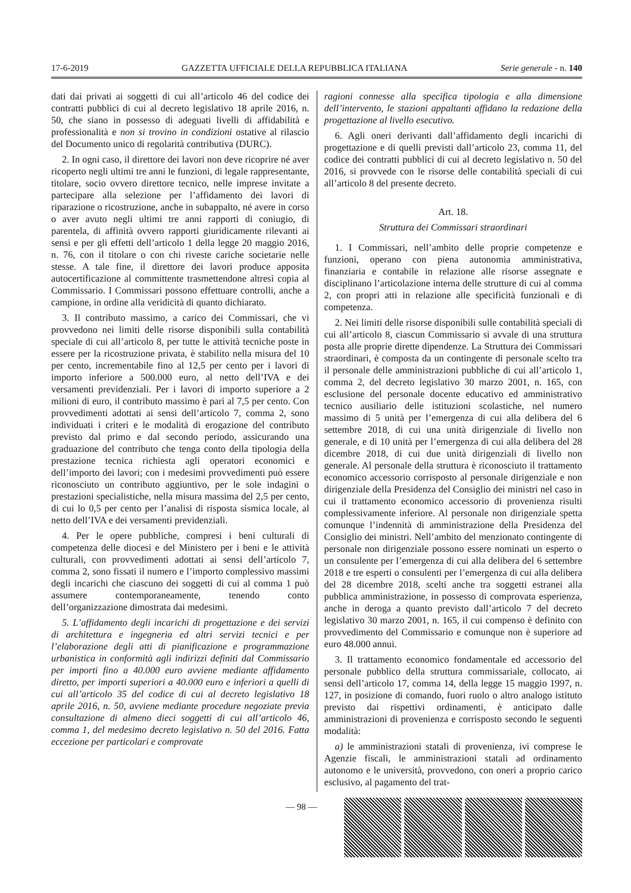17-6-2019 GAZZETTA UFFICIALE DELLA REPUBBLICA ITALIANA Serie generale - n. 140
dati dai privati ai soggetti di cui all’articolo 46 del codice dei contratti pubblici di cui al decreto legislativo 18 aprile 2016, n. 50, che siano in possesso di adeguati livelli di affidabilità e professionalità e non si trovino in condizioni ostative al rilascio del Documento unico di regolarità contributiva (DURC).
2. In ogni caso, il direttore dei lavori non deve ricoprire né aver ricoperto negli ultimi tre anni le funzioni, di legale rappresentante, titolare, socio ovvero direttore tecnico, nelle imprese invitate a partecipare alla selezione per l’affidamento dei lavori di riparazione o ricostruzione, anche in subappalto, né avere in corso o aver avuto negli ultimi tre anni rapporti di coniugio, di parentela, di affinità ovvero rapporti giuridicamente rilevanti ai sensi e per gli effetti dell’articolo 1 della legge 20 maggio 2016, n. 76, con il titolare o con chi riveste cariche societarie nelle stesse. A tale fine, il direttore dei lavori produce apposita autocertificazione al committente trasmettendone altresì copia al Commissario. I Commissari possono effettuare controlli, anche a campione, in ordine alla veridicità di quanto dichiarato.
3. Il contributo massimo, a carico dei Commissari, che vi provvedono nei limiti delle risorse disponibili sulla contabilità speciale di cui all’articolo 8, per tutte le attività tecniche poste in essere per la ricostruzione privata, è stabilito nella misura del 10 per cento, incrementabile fino al 12,5 per cento per i lavori di importo inferiore a 500.000 euro, al netto dell’IVA e dei versamenti previdenziali. Per i lavori di importo superiore a 2 milioni di euro, il contributo massimo è pari al 7,5 per cento. Con provvedimenti adottati ai sensi dell’articolo 7, comma 2, sono individuati i criteri e le modalità di erogazione del contributo previsto dal primo e dal secondo periodo, assicurando una graduazione del contributo che tenga conto della tipologia della prestazione tecnica richiesta agli operatori economici e dell’importo dei lavori; con i medesimi provvedimenti può essere riconosciuto un contributo aggiuntivo, per le sole indagini o prestazioni specialistiche, nella misura massima del 2,5 per cento, di cui lo 0,5 per cento per l’analisi di risposta sismica locale, al netto dell’IVA e dei versamenti previdenziali.
4. Per le opere pubbliche, compresi i beni culturali di competenza delle diocesi e del Ministero per i beni e le attività culturali, con provvedimenti adottati ai sensi dell’articolo 7, comma 2, sono fissati il numero e l’importo complessivo massimi degli incarichi che ciascuno dei soggetti di cui al comma 1 può assumere contemporaneamente, tenendo conto dell’organizzazione dimostrata dai medesimi.
5. L’affidamento degli incarichi di progettazione e dei servizi di architettura e ingegneria ed altri servizi tecnici e per l’elaborazione degli atti di pianificazione e programmazione urbanistica in conformità agli indirizzi definiti dal Commissario per importi fino a 40.000 euro avviene mediante affidamento diretto, per importi superiori a 40.000 euro e inferiori a quelli di cui all’articolo 35 del codice di cui al decreto legislativo 18 aprile 2016, n. 50, avviene mediante procedure negoziate previa consultazione di almeno dieci soggetti di cui all’articolo 46, comma 1, del medesimo decreto legislativo n. 50 del 2016. Fatta eccezione per particolari e comprovate
ragioni connesse alla specifica tipologia e alla dimensione dell’intervento, le stazioni appaltanti affidano la redazione della progettazione al livello esecutivo.
6. Agli oneri derivanti dall’affidamento degli incarichi di progettazione e di quelli previsti dall’articolo 23, comma 11, del codice dei contratti pubblici di cui al decreto legislativo n. 50 del 2016, si provvede con le risorse delle contabilità speciali di cui all’articolo 8 del presente decreto.
Art. 18.
Struttura dei Commissari straordinari
1. I Commissari, nell’ambito delle proprie competenze e funzioni, operano con piena autonomia amministrativa, finanziaria e contabile in relazione alle risorse assegnate e disciplinano l’articolazione interna delle strutture di cui al comma 2, con propri atti in relazione alle specificità funzionali e di competenza.
2. Nei limiti delle risorse disponibili sulle contabilità speciali di cui all’articolo 8, ciascun Commissario si avvale di una struttura posta alle proprie dirette dipendenze. La Struttura dei Commissari straordinari, è composta da un contingente di personale scelto tra il personale delle amministrazioni pubbliche di cui all’articolo 1, comma 2, del decreto legislativo 30 marzo 2001, n. 165, con esclusione del personale docente educativo ed amministrativo tecnico ausiliario delle istituzioni scolastiche, nel numero massimo di 5 unità per l’emergenza di cui alla delibera del 6 settembre 2018, di cui una unità dirigenziale di livello non generale, e di 10 unità per l’emergenza di cui alla delibera del 28 dicembre 2018, di cui due unità dirigenziali di livello non generale. Al personale della struttura è riconosciuto il trattamento economico accessorio corrisposto al personale dirigenziale e non dirigenziale della Presidenza del Consiglio dei ministri nel caso in cui il trattamento economico accessorio di provenienza risulti complessivamente inferiore. Al personale non dirigenziale spetta comunque l’indennità di amministrazione della Presidenza del Consiglio dei ministri. Nell’ambito del menzionato contingente di personale non dirigenziale possono essere nominati un esperto o un consulente per l’emergenza di cui alla delibera del 6 settembre 2018 e tre esperti o consulenti per l’emergenza di cui alla delibera del 28 dicembre 2018, scelti anche tra soggetti estranei alla pubblica amministrazione, in possesso di comprovata esperienza, anche in deroga a quanto previsto dall’articolo 7 del decreto legislativo 30 marzo 2001, n. 165, il cui compenso è definito con provvedimento del Commissario e comunque non è superiore ad euro 48.000 annui.
3. Il trattamento economico fondamentale ed accessorio del personale pubblico della struttura commissariale, collocato, ai sensi dell’articolo 17, comma 14, della legge 15 maggio 1997, n. 127, in posizione di comando, fuori ruolo o altro analogo istituto previsto dai rispettivi ordinamenti, è anticipato dalle amministrazioni di provenienza e corrisposto secondo le seguenti modalità:
a) le amministrazioni statali di provenienza, ivi comprese le Agenzie fiscali, le amministrazioni statali ad ordinamento autonomo e le università, provvedono, con oneri a proprio carico esclusivo, al pagamento del trat-
— 98 —